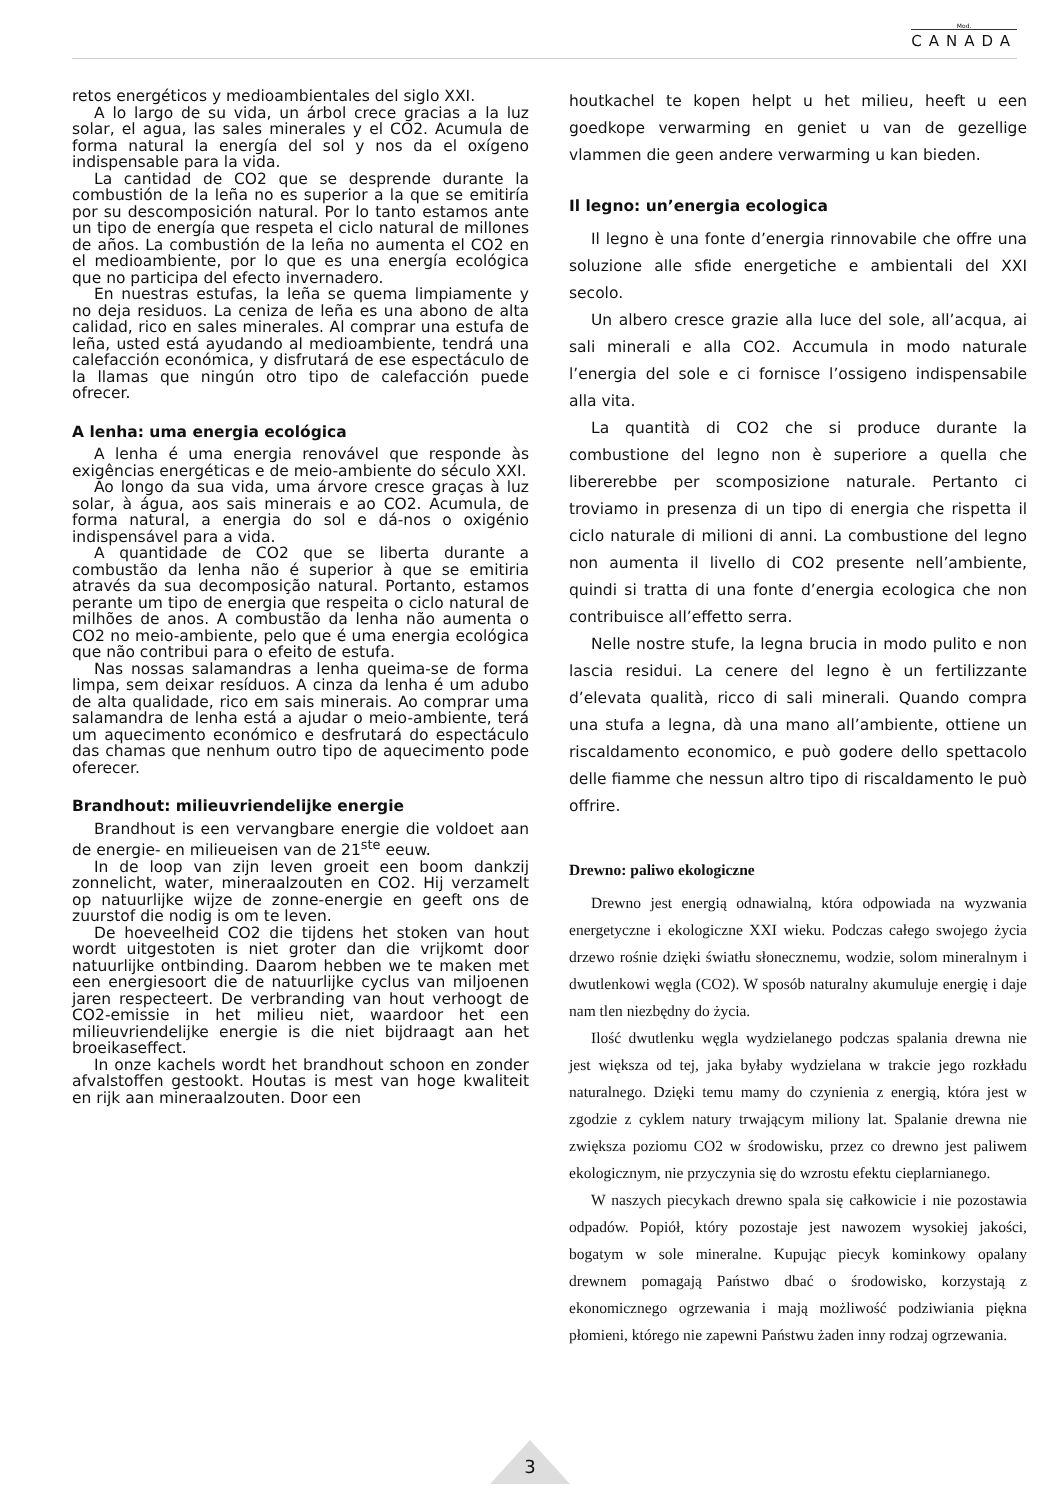Mod.
CANADA
retos energéticos y medioambientales del siglo XXI.
A lo largo de su vida, un árbol crece gracias a la luz solar, el agua, las sales minerales y el CO2. Acumula de forma natural la energía del sol y nos da el oxígeno indispensable para la vida.
La cantidad de CO2 que se desprende durante la combustión de la leña no es superior a la que se emitiría por su descomposición natural. Por lo tanto estamos ante un tipo de energía que respeta el ciclo natural de millones de años. La combustión de la leña no aumenta el CO2 en el medioambiente, por lo que es una energía ecológica que no participa del efecto invernadero.
En nuestras estufas, la leña se quema limpiamente y no deja residuos. La ceniza de leña es una abono de alta calidad, rico en sales minerales. Al comprar una estufa de leña, usted está ayudando al medioambiente, tendrá una calefacción económica, y disfrutará de ese espectáculo de la llamas que ningún otro tipo de calefacción puede ofrecer.
A lenha: uma energia ecológica
A lenha é uma energia renovável que responde às exigências energéticas e de meio-ambiente do século XXI.
Ao longo da sua vida, uma árvore cresce graças à luz solar, à água, aos sais minerais e ao CO2. Acumula, de forma natural, a energia do sol e dá-nos o oxigénio indispensável para a vida.
A quantidade de CO2 que se liberta durante a combustão da lenha não é superior à que se emitiria através da sua decomposição natural. Portanto, estamos perante um tipo de energia que respeita o ciclo natural de milhões de anos. A combustão da lenha não aumenta o CO2 no meio-ambiente, pelo que é uma energia ecológica que não contribui para o efeito de estufa.
Nas nossas salamandras a lenha queima-se de forma limpa, sem deixar resíduos. A cinza da lenha é um adubo de alta qualidade, rico em sais minerais. Ao comprar uma salamandra de lenha está a ajudar o meio-ambiente, terá um aquecimento económico e desfrutará do espectáculo das chamas que nenhum outro tipo de aquecimento pode oferecer.
Brandhout: milieuvriendelijke energie
Brandhout is een vervangbare energie die voldoet aan de energie- en milieueisen van de 21<sup>ste</sup> eeuw.
In de loop van zijn leven groeit een boom dankzij zonnelicht, water, mineraalzouten en CO2. Hij verzamelt op natuurlijke wijze de zonne-energie en geeft ons de zuurstof die nodig is om te leven.
De hoeveelheid CO2 die tijdens het stoken van hout wordt uitgestoten is niet groter dan die vrijkomt door natuurlijke ontbinding. Daarom hebben we te maken met een energiesoort die de natuurlijke cyclus van miljoenen jaren respecteert. De verbranding van hout verhoogt de CO2-emissie in het milieu niet, waardoor het een milieuvriendelijke energie is die niet bijdraagt aan het broeikaseffect.
In onze kachels wordt het brandhout schoon en zonder afvalstoffen gestookt. Houtas is mest van hoge kwaliteit en rijk aan mineraalzouten. Door een
houtkachel te kopen helpt u het milieu, heeft u een goedkope verwarming en geniet u van de gezellige vlammen die geen andere verwarming u kan bieden.
Il legno: un’energia ecologica
Il legno è una fonte d’energia rinnovabile che offre una soluzione alle sfide energetiche e ambientali del XXI secolo.
Un albero cresce grazie alla luce del sole, all’acqua, ai sali minerali e alla CO2. Accumula in modo naturale l’energia del sole e ci fornisce l’ossigeno indispensabile alla vita.
La quantità di CO2 che si produce durante la combustione del legno non è superiore a quella che libererebbe per scomposizione naturale. Pertanto ci troviamo in presenza di un tipo di energia che rispetta il ciclo naturale di milioni di anni. La combustione del legno non aumenta il livello di CO2 presente nell’ambiente, quindi si tratta di una fonte d’energia ecologica che non contribuisce all’effetto serra.
Nelle nostre stufe, la legna brucia in modo pulito e non lascia residui. La cenere del legno è un fertilizzante d’elevata qualità, ricco di sali minerali. Quando compra una stufa a legna, dà una mano all’ambiente, ottiene un riscaldamento economico, e può godere dello spettacolo delle fiamme che nessun altro tipo di riscaldamento le può offrire.
Drewno: paliwo ekologiczne
Drewno jest energią odnawialną, która odpowiada na wyzwania energetyczne i ekologiczne XXI wieku. Podczas całego swojego życia drzewo rośnie dzięki światłu słonecznemu, wodzie, solom mineralnym i dwutlenkowi węgla (CO2). W sposób naturalny akumuluje energię i daje nam tlen niezbędny do życia.
Ilość dwutlenku węgla wydzielanego podczas spalania drewna nie jest większa od tej, jaka byłaby wydzielana w trakcie jego rozkładu naturalnego. Dzięki temu mamy do czynienia z energią, która jest w zgodzie z cyklem natury trwającym miliony lat. Spalanie drewna nie zwiększa poziomu CO2 w środowisku, przez co drewno jest paliwem ekologicznym, nie przyczynia się do wzrostu efektu cieplarnianego.
W naszych piecykach drewno spala się całkowicie i nie pozostawia odpadów. Popiół, który pozostaje jest nawozem wysokiej jakości, bogatym w sole mineralne. Kupując piecyk kominkowy opalany drewnem pomagają Państwo dbać o środowisko, korzystają z ekonomicznego ogrzewania i mają możliwość podziwiania piękna płomieni, którego nie zapewni Państwu żaden inny rodzaj ogrzewania.
3